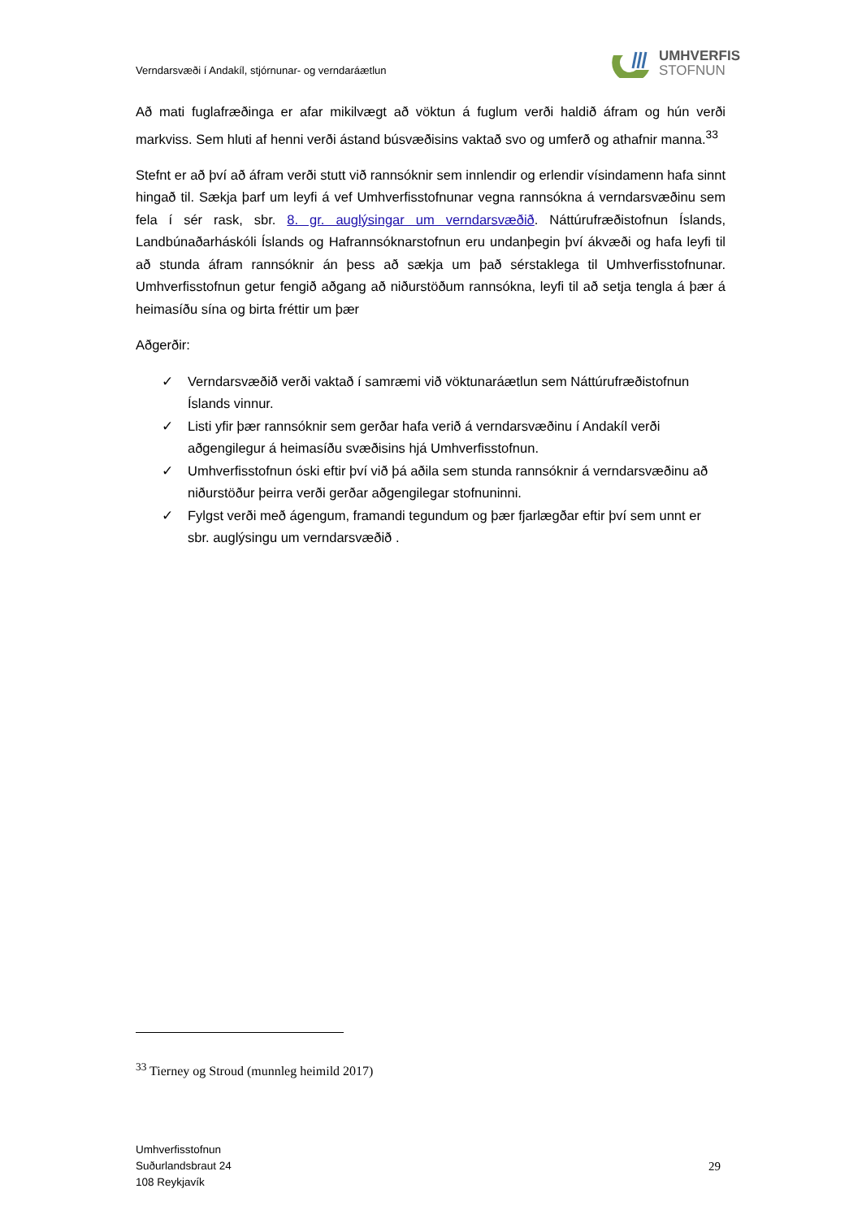Verndarsvæði í Andakíl, stjórnunar- og verndaráætlun
UMHVERFIS
STOFNUN
Að mati fuglafræðinga er afar mikilvægt að vöktun á fuglum verði haldið áfram og hún verði markviss. Sem hluti af henni verði ástand búsvæðisins vaktað svo og umferð og athafnir manna.<sup>33</sup>
Stefnt er að því að áfram verði stutt við rannsóknir sem innlendir og erlendir vísindamenn hafa sinnt hingað til. Sækja þarf um leyfi á vef Umhverfisstofnunar vegna rannsókna á verndarsvæðinu sem fela í sér rask, sbr. 8. gr. auglýsingar um verndarsvæðið. Náttúrufræðistofnun Íslands, Landbúnaðarháskóli Íslands og Hafrannsóknarstofnun eru undanþegin því ákvæði og hafa leyfi til að stunda áfram rannsóknir án þess að sækja um það sérstaklega til Umhverfisstofnunar. Umhverfisstofnun getur fengið aðgang að niðurstöðum rannsókna, leyfi til að setja tengla á þær á heimasíðu sína og birta fréttir um þær
Aðgerðir:
✓ Verndarsvæðið verði vaktað í samræmi við vöktunaráætlun sem Náttúrufræðistofnun Íslands vinnur.
✓ Listi yfir þær rannsóknir sem gerðar hafa verið á verndarsvæðinu í Andakíl verði aðgengilegur á heimasíðu svæðisins hjá Umhverfisstofnun.
✓ Umhverfisstofnun óski eftir því við þá aðila sem stunda rannsóknir á verndarsvæðinu að niðurstöður þeirra verði gerðar aðgengilegar stofnuninni.
✓ Fylgst verði með ágengum, framandi tegundum og þær fjarlægðar eftir því sem unnt er sbr. auglýsingu um verndarsvæðið .
<sup>33</sup> Tierney og Stroud (munnleg heimild 2017)
Umhverfisstofnun
Suðurlandsbraut 24
108 Reykjavík
29